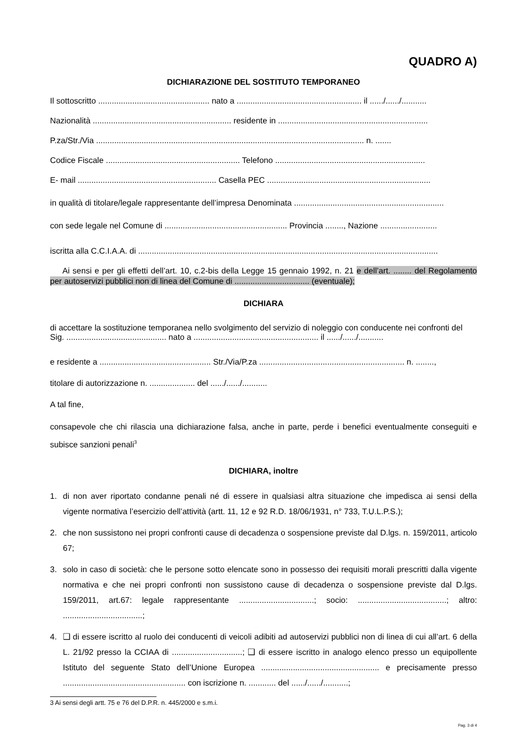QUADRO A)
DICHIARAZIONE DEL SOSTITUTO TEMPORANEO
Il sottoscritto ................................................. nato a ....................................................... il ....../....../...........
Nazionalità ............................................................. residente in ..................................................................
P.za/Str./Via ...................................................................................................................... n. .......
Codice Fiscale ........................................................... Telefono ..................................................................
E- mail ............................................................. Casella PEC ........................................................................
in qualità di titolare/legale rappresentante dell’impresa Denominata ..................................................................
con sede legale nel Comune di ...................................................... Provincia ........, Nazione .........................
iscritta alla C.C.I.A.A. di ....................................................................................................................................
Ai sensi e per gli effetti dell’art. 10, c.2-bis della Legge 15 gennaio 1992, n. 21 e dell’art. ........ del Regolamento per autoservizi pubblici non di linea del Comune di ................................. (eventuale);
DICHIARA
di accettare la sostituzione temporanea nello svolgimento del servizio di noleggio con conducente nei confronti del Sig. ............................................ nato a ....................................................... il ....../....../...........
e residente a ................................................. Str./Via/P.za ................................................................ n. ........,
titolare di autorizzazione n. .................... del ....../....../...........
A tal fine,
consapevole che chi rilascia una dichiarazione falsa, anche in parte, perde i benefici eventualmente conseguiti e subisce sanzioni penali<sup>3</sup>
DICHIARA, inoltre
1. di non aver riportato condanne penali né di essere in qualsiasi altra situazione che impedisca ai sensi della vigente normativa l’esercizio dell’attività (artt. 11, 12 e 92 R.D. 18/06/1931, n° 733, T.U.L.P.S.);
2. che non sussistono nei propri confronti cause di decadenza o sospensione previste dal D.lgs. n. 159/2011, articolo 67;
3. solo in caso di società: che le persone sotto elencate sono in possesso dei requisiti morali prescritti dalla vigente normativa e che nei propri confronti non sussistono cause di decadenza o sospensione previste dal D.lgs. 159/2011, art.67: legale rappresentante .................................; socio: .......................................; altro: ...................................;
4. ❑ di essere iscritto al ruolo dei conducenti di veicoli adibiti ad autoservizi pubblici non di linea di cui all’art. 6 della L. 21/92 presso la CCIAA di ...............................; ❑ di essere iscritto in analogo elenco presso un equipollente Istituto del seguente Stato dell’Unione Europea .................................................... e precisamente presso ...................................................... con iscrizione n. ............ del ....../....../...........;
3 Ai sensi degli artt. 75 e 76 del D.P.R. n. 445/2000 e s.m.i.
Pag. 3 di 4